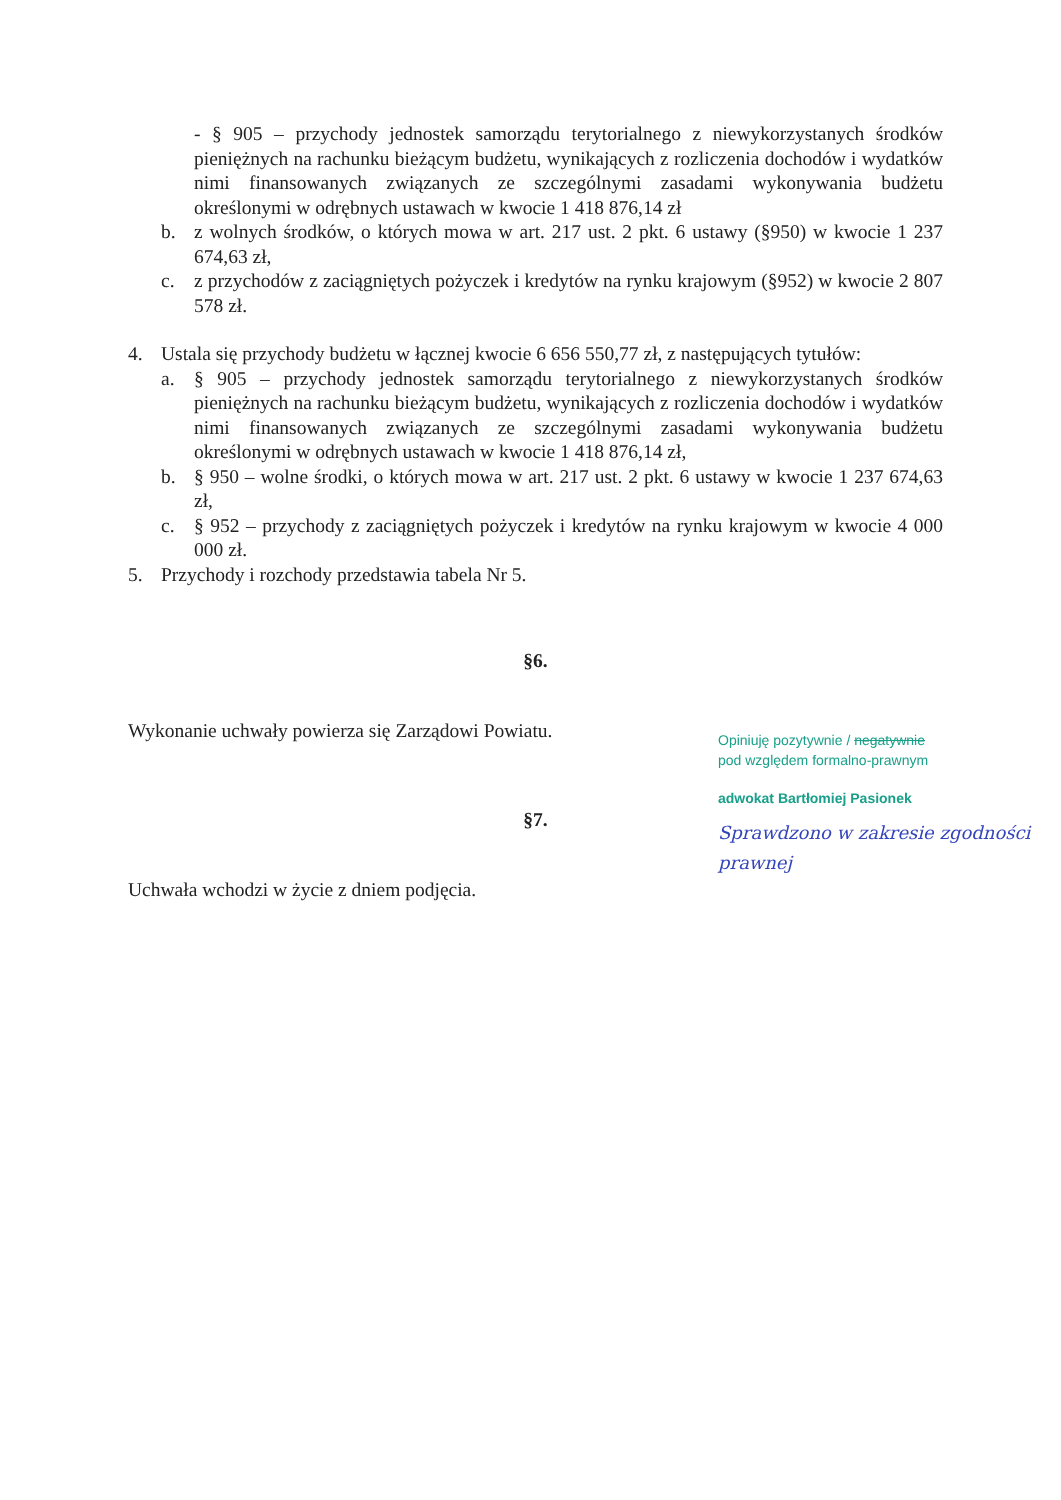- § 905 – przychody jednostek samorządu terytorialnego z niewykorzystanych środków pieniężnych na rachunku bieżącym budżetu, wynikających z rozliczenia dochodów i wydatków nimi finansowanych związanych ze szczególnymi zasadami wykonywania budżetu określonymi w odrębnych ustawach w kwocie 1 418 876,14 zł
b. z wolnych środków, o których mowa w art. 217 ust. 2 pkt. 6 ustawy (§950) w kwocie 1 237 674,63 zł,
c. z przychodów z zaciągniętych pożyczek i kredytów na rynku krajowym (§952) w kwocie 2 807 578 zł.
4. Ustala się przychody budżetu w łącznej kwocie 6 656 550,77 zł, z następujących tytułów:
a. § 905 – przychody jednostek samorządu terytorialnego z niewykorzystanych środków pieniężnych na rachunku bieżącym budżetu, wynikających z rozliczenia dochodów i wydatków nimi finansowanych związanych ze szczególnymi zasadami wykonywania budżetu określonymi w odrębnych ustawach w kwocie 1 418 876,14 zł,
b. § 950 – wolne środki, o których mowa w art. 217 ust. 2 pkt. 6 ustawy w kwocie 1 237 674,63 zł,
c. § 952 – przychody z zaciągniętych pożyczek i kredytów na rynku krajowym w kwocie 4 000 000 zł.
5. Przychody i rozchody przedstawia tabela Nr 5.
§6.
Wykonanie uchwały powierza się Zarządowi Powiatu.
§7.
Uchwała wchodzi w życie z dniem podjęcia.
Opiniuję pozytywnie / negatywnie
pod względem formalno-prawnym
adwokat Bartłomiej Pasionek
Sprawdzono w zakresie zgodności prawnej